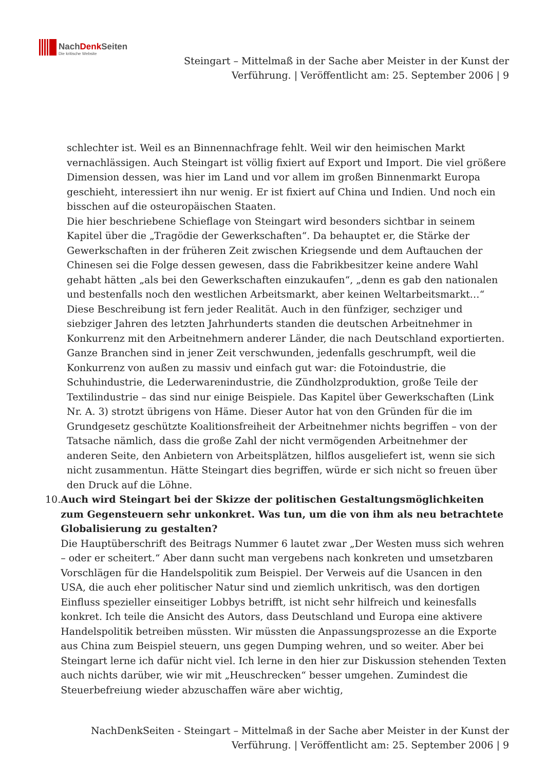NachDenkSeiten
Die kritische Website
Steingart – Mittelmaß in der Sache aber Meister in der Kunst der Verführung. | Veröffentlicht am: 25. September 2006 | 9
schlechter ist. Weil es an Binnennachfrage fehlt. Weil wir den heimischen Markt vernachlässigen. Auch Steingart ist völlig fixiert auf Export und Import. Die viel größere Dimension dessen, was hier im Land und vor allem im großen Binnenmarkt Europa geschieht, interessiert ihn nur wenig. Er ist fixiert auf China und Indien. Und noch ein bisschen auf die osteuropäischen Staaten.
Die hier beschriebene Schieflage von Steingart wird besonders sichtbar in seinem Kapitel über die „Tragödie der Gewerkschaften“. Da behauptet er, die Stärke der Gewerkschaften in der früheren Zeit zwischen Kriegsende und dem Auftauchen der Chinesen sei die Folge dessen gewesen, dass die Fabrikbesitzer keine andere Wahl gehabt hätten „als bei den Gewerkschaften einzukaufen“, „denn es gab den nationalen und bestenfalls noch den westlichen Arbeitsmarkt, aber keinen Weltarbeitsmarkt…“ Diese Beschreibung ist fern jeder Realität. Auch in den fünfziger, sechziger und siebziger Jahren des letzten Jahrhunderts standen die deutschen Arbeitnehmer in Konkurrenz mit den Arbeitnehmern anderer Länder, die nach Deutschland exportierten. Ganze Branchen sind in jener Zeit verschwunden, jedenfalls geschrumpft, weil die Konkurrenz von außen zu massiv und einfach gut war: die Fotoindustrie, die Schuhindustrie, die Lederwarenindustrie, die Zündholzproduktion, große Teile der Textilindustrie – das sind nur einige Beispiele. Das Kapitel über Gewerkschaften (Link Nr. A. 3) strotzt übrigens von Häme. Dieser Autor hat von den Gründen für die im Grundgesetz geschützte Koalitionsfreiheit der Arbeitnehmer nichts begriffen – von der Tatsache nämlich, dass die große Zahl der nicht vermögenden Arbeitnehmer der anderen Seite, den Anbietern von Arbeitsplätzen, hilflos ausgeliefert ist, wenn sie sich nicht zusammentun. Hätte Steingart dies begriffen, würde er sich nicht so freuen über den Druck auf die Löhne.
10. Auch wird Steingart bei der Skizze der politischen Gestaltungsmöglichkeiten zum Gegensteuern sehr unkonkret. Was tun, um die von ihm als neu betrachtete Globalisierung zu gestalten?
Die Hauptüberschrift des Beitrags Nummer 6 lautet zwar „Der Westen muss sich wehren – oder er scheitert.“ Aber dann sucht man vergebens nach konkreten und umsetzbaren Vorschlägen für die Handelspolitik zum Beispiel. Der Verweis auf die Usancen in den USA, die auch eher politischer Natur sind und ziemlich unkritisch, was den dortigen Einfluss spezieller einseitiger Lobbys betrifft, ist nicht sehr hilfreich und keinesfalls konkret. Ich teile die Ansicht des Autors, dass Deutschland und Europa eine aktivere Handelspolitik betreiben müssten. Wir müssten die Anpassungsprozesse an die Exporte aus China zum Beispiel steuern, uns gegen Dumping wehren, und so weiter. Aber bei Steingart lerne ich dafür nicht viel. Ich lerne in den hier zur Diskussion stehenden Texten auch nichts darüber, wie wir mit „Heuschrecken“ besser umgehen. Zumindest die Steuerbefreiung wieder abzuschaffen wäre aber wichtig,
NachDenkSeiten - Steingart – Mittelmaß in der Sache aber Meister in der Kunst der Verführung. | Veröffentlicht am: 25. September 2006 | 9